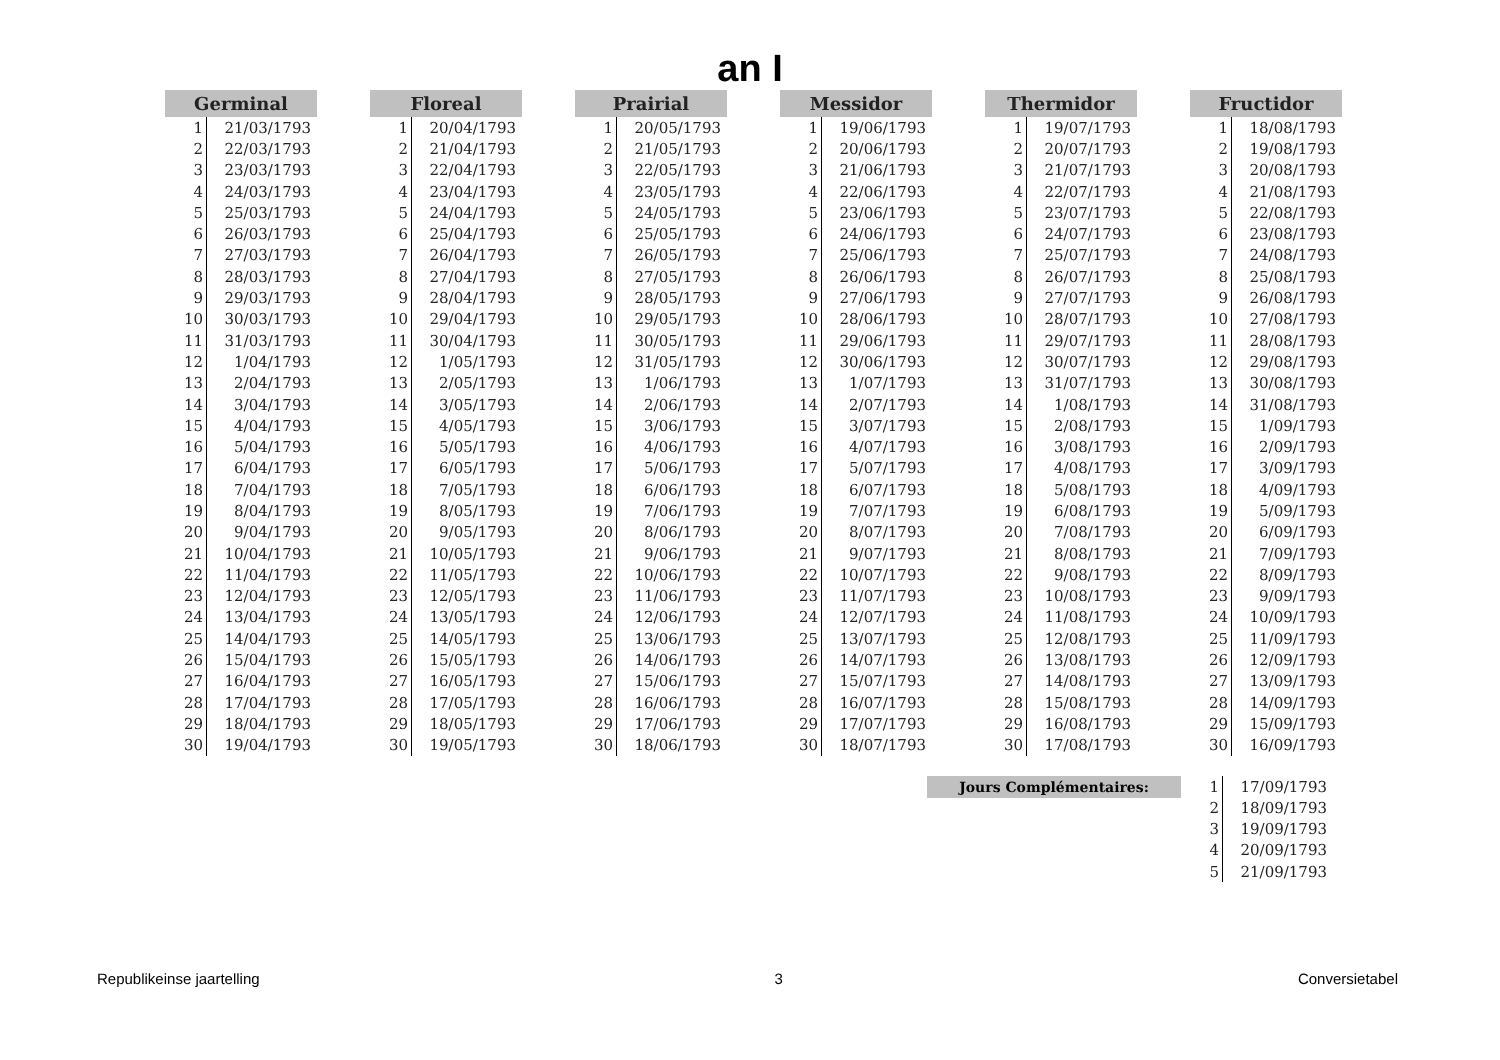an I
| Germinal | |
| --- | --- |
| 1 | 21/03/1793 |
| 2 | 22/03/1793 |
| 3 | 23/03/1793 |
| 4 | 24/03/1793 |
| 5 | 25/03/1793 |
| 6 | 26/03/1793 |
| 7 | 27/03/1793 |
| 8 | 28/03/1793 |
| 9 | 29/03/1793 |
| 10 | 30/03/1793 |
| 11 | 31/03/1793 |
| 12 | 1/04/1793 |
| 13 | 2/04/1793 |
| 14 | 3/04/1793 |
| 15 | 4/04/1793 |
| 16 | 5/04/1793 |
| 17 | 6/04/1793 |
| 18 | 7/04/1793 |
| 19 | 8/04/1793 |
| 20 | 9/04/1793 |
| 21 | 10/04/1793 |
| 22 | 11/04/1793 |
| 23 | 12/04/1793 |
| 24 | 13/04/1793 |
| 25 | 14/04/1793 |
| 26 | 15/04/1793 |
| 27 | 16/04/1793 |
| 28 | 17/04/1793 |
| 29 | 18/04/1793 |
| 30 | 19/04/1793 |
| Floreal | |
| --- | --- |
| 1 | 20/04/1793 |
| 2 | 21/04/1793 |
| 3 | 22/04/1793 |
| 4 | 23/04/1793 |
| 5 | 24/04/1793 |
| 6 | 25/04/1793 |
| 7 | 26/04/1793 |
| 8 | 27/04/1793 |
| 9 | 28/04/1793 |
| 10 | 29/04/1793 |
| 11 | 30/04/1793 |
| 12 | 1/05/1793 |
| 13 | 2/05/1793 |
| 14 | 3/05/1793 |
| 15 | 4/05/1793 |
| 16 | 5/05/1793 |
| 17 | 6/05/1793 |
| 18 | 7/05/1793 |
| 19 | 8/05/1793 |
| 20 | 9/05/1793 |
| 21 | 10/05/1793 |
| 22 | 11/05/1793 |
| 23 | 12/05/1793 |
| 24 | 13/05/1793 |
| 25 | 14/05/1793 |
| 26 | 15/05/1793 |
| 27 | 16/05/1793 |
| 28 | 17/05/1793 |
| 29 | 18/05/1793 |
| 30 | 19/05/1793 |
| Prairial | |
| --- | --- |
| 1 | 20/05/1793 |
| 2 | 21/05/1793 |
| 3 | 22/05/1793 |
| 4 | 23/05/1793 |
| 5 | 24/05/1793 |
| 6 | 25/05/1793 |
| 7 | 26/05/1793 |
| 8 | 27/05/1793 |
| 9 | 28/05/1793 |
| 10 | 29/05/1793 |
| 11 | 30/05/1793 |
| 12 | 31/05/1793 |
| 13 | 1/06/1793 |
| 14 | 2/06/1793 |
| 15 | 3/06/1793 |
| 16 | 4/06/1793 |
| 17 | 5/06/1793 |
| 18 | 6/06/1793 |
| 19 | 7/06/1793 |
| 20 | 8/06/1793 |
| 21 | 9/06/1793 |
| 22 | 10/06/1793 |
| 23 | 11/06/1793 |
| 24 | 12/06/1793 |
| 25 | 13/06/1793 |
| 26 | 14/06/1793 |
| 27 | 15/06/1793 |
| 28 | 16/06/1793 |
| 29 | 17/06/1793 |
| 30 | 18/06/1793 |
| Messidor | |
| --- | --- |
| 1 | 19/06/1793 |
| 2 | 20/06/1793 |
| 3 | 21/06/1793 |
| 4 | 22/06/1793 |
| 5 | 23/06/1793 |
| 6 | 24/06/1793 |
| 7 | 25/06/1793 |
| 8 | 26/06/1793 |
| 9 | 27/06/1793 |
| 10 | 28/06/1793 |
| 11 | 29/06/1793 |
| 12 | 30/06/1793 |
| 13 | 1/07/1793 |
| 14 | 2/07/1793 |
| 15 | 3/07/1793 |
| 16 | 4/07/1793 |
| 17 | 5/07/1793 |
| 18 | 6/07/1793 |
| 19 | 7/07/1793 |
| 20 | 8/07/1793 |
| 21 | 9/07/1793 |
| 22 | 10/07/1793 |
| 23 | 11/07/1793 |
| 24 | 12/07/1793 |
| 25 | 13/07/1793 |
| 26 | 14/07/1793 |
| 27 | 15/07/1793 |
| 28 | 16/07/1793 |
| 29 | 17/07/1793 |
| 30 | 18/07/1793 |
| Thermidor | |
| --- | --- |
| 1 | 19/07/1793 |
| 2 | 20/07/1793 |
| 3 | 21/07/1793 |
| 4 | 22/07/1793 |
| 5 | 23/07/1793 |
| 6 | 24/07/1793 |
| 7 | 25/07/1793 |
| 8 | 26/07/1793 |
| 9 | 27/07/1793 |
| 10 | 28/07/1793 |
| 11 | 29/07/1793 |
| 12 | 30/07/1793 |
| 13 | 31/07/1793 |
| 14 | 1/08/1793 |
| 15 | 2/08/1793 |
| 16 | 3/08/1793 |
| 17 | 4/08/1793 |
| 18 | 5/08/1793 |
| 19 | 6/08/1793 |
| 20 | 7/08/1793 |
| 21 | 8/08/1793 |
| 22 | 9/08/1793 |
| 23 | 10/08/1793 |
| 24 | 11/08/1793 |
| 25 | 12/08/1793 |
| 26 | 13/08/1793 |
| 27 | 14/08/1793 |
| 28 | 15/08/1793 |
| 29 | 16/08/1793 |
| 30 | 17/08/1793 |
| Fructidor | |
| --- | --- |
| 1 | 18/08/1793 |
| 2 | 19/08/1793 |
| 3 | 20/08/1793 |
| 4 | 21/08/1793 |
| 5 | 22/08/1793 |
| 6 | 23/08/1793 |
| 7 | 24/08/1793 |
| 8 | 25/08/1793 |
| 9 | 26/08/1793 |
| 10 | 27/08/1793 |
| 11 | 28/08/1793 |
| 12 | 29/08/1793 |
| 13 | 30/08/1793 |
| 14 | 31/08/1793 |
| 15 | 1/09/1793 |
| 16 | 2/09/1793 |
| 17 | 3/09/1793 |
| 18 | 4/09/1793 |
| 19 | 5/09/1793 |
| 20 | 6/09/1793 |
| 21 | 7/09/1793 |
| 22 | 8/09/1793 |
| 23 | 9/09/1793 |
| 24 | 10/09/1793 |
| 25 | 11/09/1793 |
| 26 | 12/09/1793 |
| 27 | 13/09/1793 |
| 28 | 14/09/1793 |
| 29 | 15/09/1793 |
| 30 | 16/09/1793 |
Jours Complémentaires:
| 1 | 17/09/1793 |
| 2 | 18/09/1793 |
| 3 | 19/09/1793 |
| 4 | 20/09/1793 |
| 5 | 21/09/1793 |
Republikeinse jaartelling 3 Conversietabel